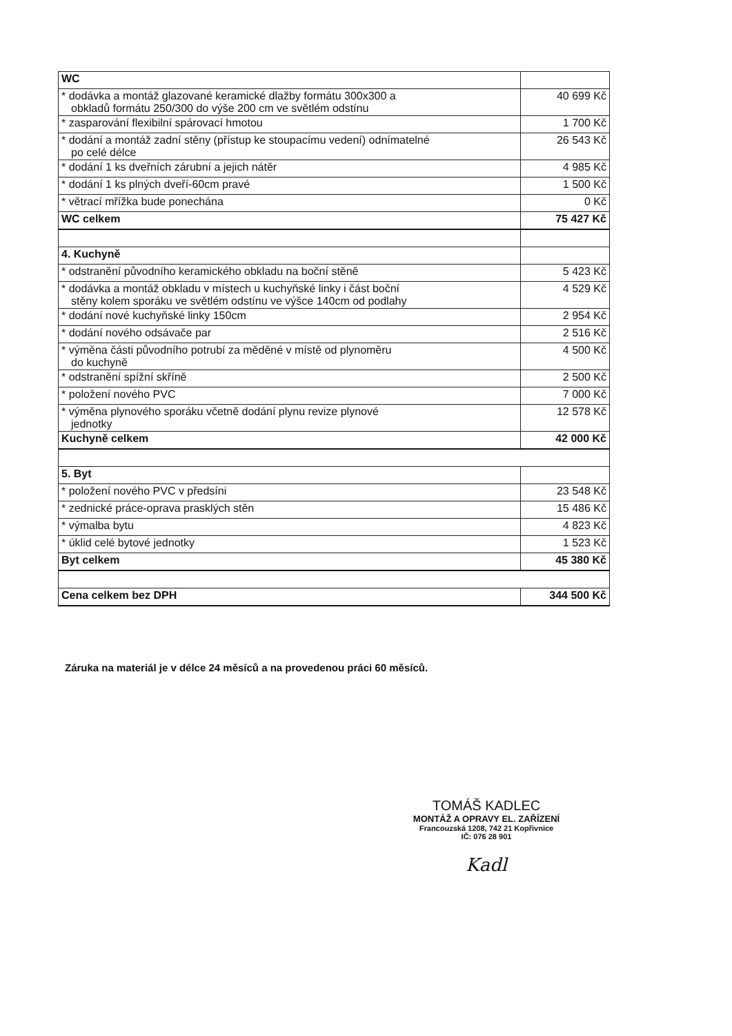| WC | |
| * dodávka a montáž glazované keramické dlažby formátu 300x300 a obkladů formátu 250/300 do výše 200 cm ve světlém odstínu | 40 699 Kč |
| * zasparování flexibilní spárovací hmotou | 1 700 Kč |
| * dodání a montáž zadní stěny (přístup ke stoupacímu vedení) odnímatelné po celé délce | 26 543 Kč |
| * dodání 1 ks dveřních zárubní a jejich nátěr | 4 985 Kč |
| * dodání 1 ks plných dveří-60cm pravé | 1 500 Kč |
| * větrací mřížka bude ponechána | 0 Kč |
| WC celkem | 75 427 Kč |
| 4. Kuchyně | |
| * odstranění původního keramického obkladu na boční stěně | 5 423 Kč |
| * dodávka a montáž obkladu v místech u kuchyňské linky i část boční stěny kolem sporáku ve světlém odstínu ve výšce 140cm od podlahy | 4 529 Kč |
| * dodání nové kuchyňské linky 150cm | 2 954 Kč |
| * dodání nového odsávače par | 2 516 Kč |
| * výměna části původního potrubí za měděné v místě od plynoměru do kuchyně | 4 500 Kč |
| * odstranění spížní skříně | 2 500 Kč |
| * položení nového PVC | 7 000 Kč |
| * výměna plynového sporáku včetně dodání plynu revize plynové jednotky | 12 578 Kč |
| Kuchyně celkem | 42 000 Kč |
| 5. Byt | |
| * položení nového PVC v předsíni | 23 548 Kč |
| * zednické práce-oprava prasklých stěn | 15 486 Kč |
| * výmalba bytu | 4 823 Kč |
| * úklid celé bytové jednotky | 1 523 Kč |
| Byt celkem | 45 380 Kč |
| Cena celkem bez DPH | 344 500 Kč |
Záruka na materiál je v délce 24 měsíců a na provedenou práci 60 měsíců.
TOMÁŠ KADLEC
MONTÁŽ A OPRAVY EL. ZAŘÍZENÍ
Francouzská 1208, 742 21 Kopřivnice
IČ: 076 28 901
Kadl